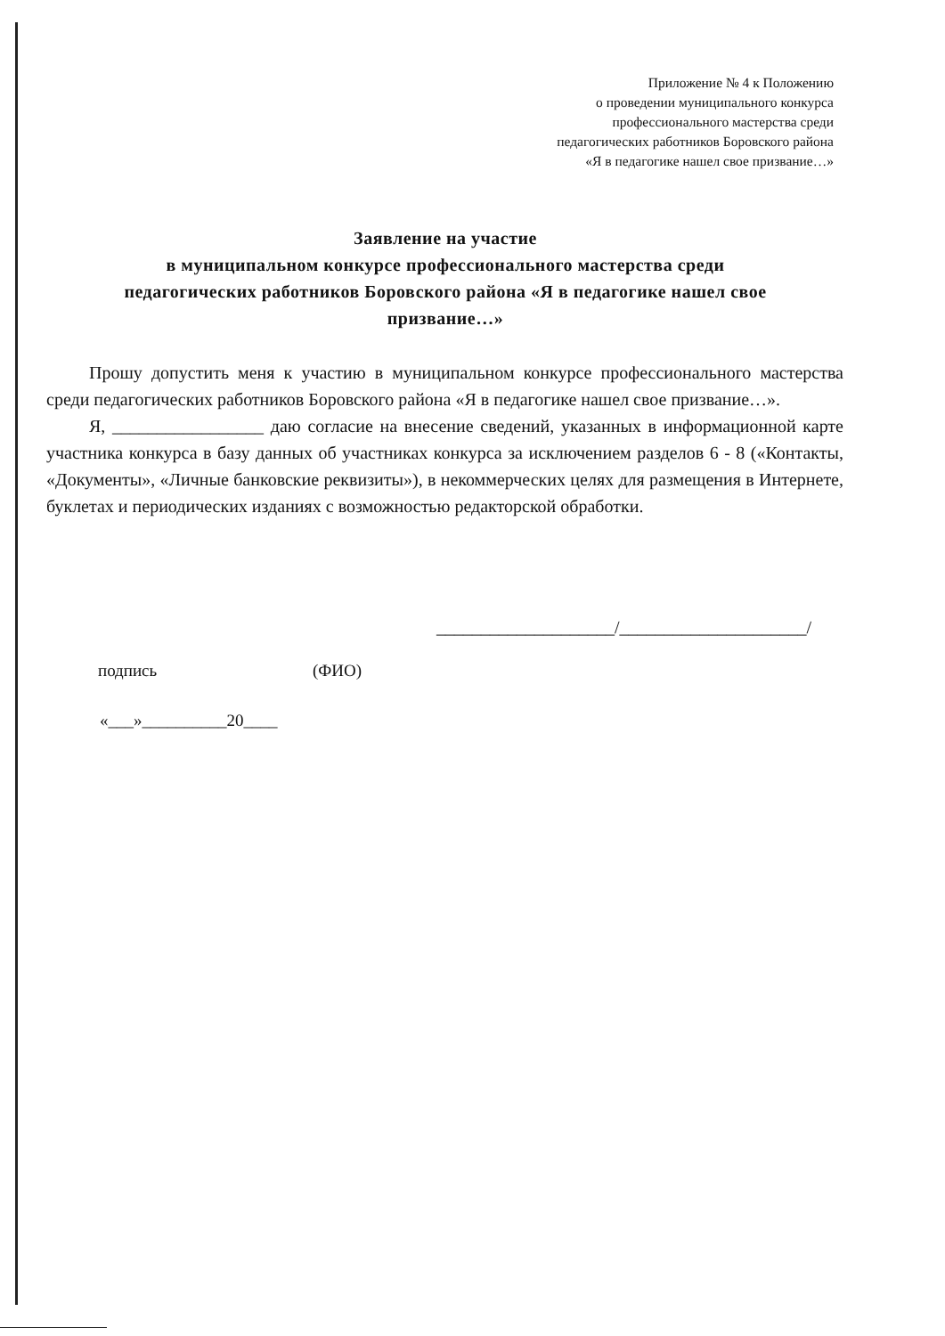Приложение № 4 к Положению
о проведении муниципального конкурса
профессионального мастерства среди
педагогических работников Боровского района
«Я в педагогике нашел свое призвание…»
Заявление на участие
в муниципальном конкурсе профессионального мастерства среди
педагогических работников Боровского района «Я в педагогике нашел свое
призвание…»
Прошу допустить меня к участию в муниципальном конкурсе профессионального мастерства среди педагогических работников Боровского района «Я в педагогике нашел свое призвание…».
Я, _________________ даю согласие на внесение сведений, указанных в информационной карте участника конкурса в базу данных об участниках конкурса за исключением разделов 6 - 8 («Контакты, «Документы», «Личные банковские реквизиты»), в некоммерческих целях для размещения в Интернете, буклетах и периодических изданиях с возможностью редакторской обработки.
____________________/_____________________/
подпись (ФИО)
«___»__________20____